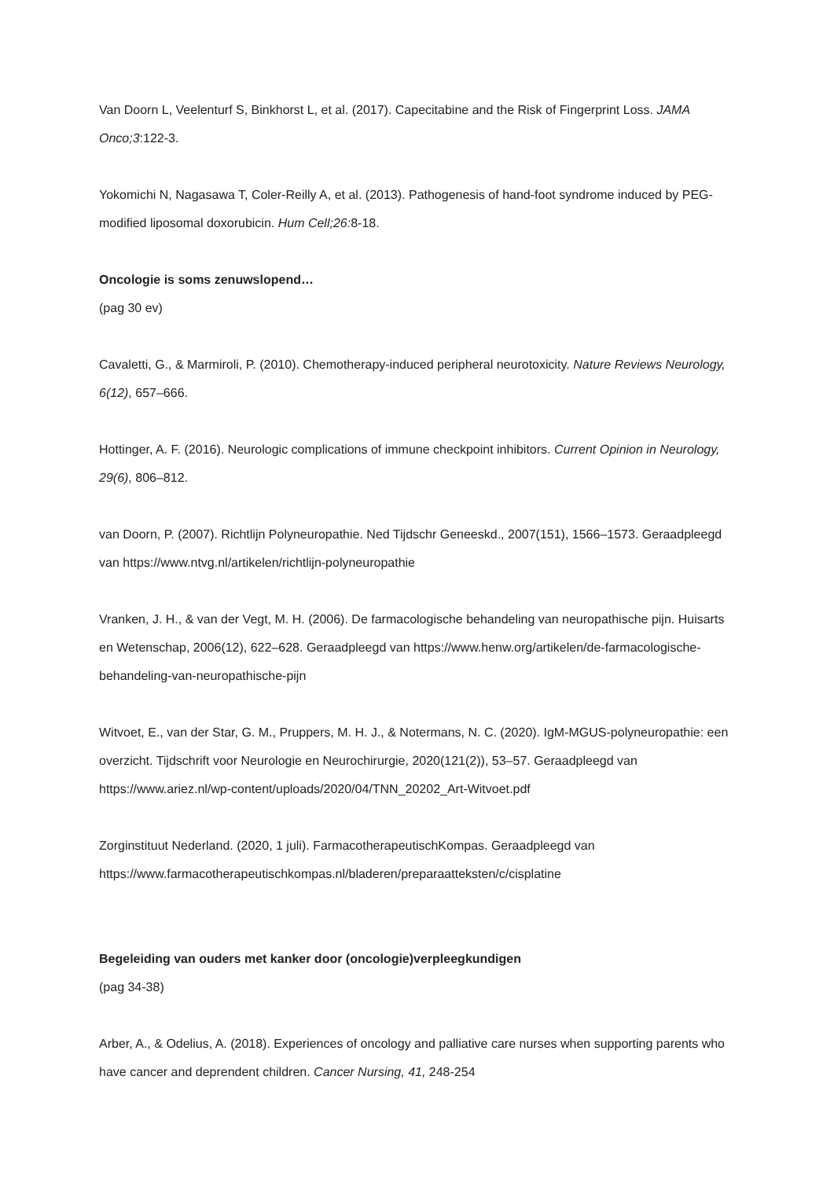Van Doorn L, Veelenturf S, Binkhorst L, et al. (2017). Capecitabine and the Risk of Fingerprint Loss. JAMA Onco;3:122-3.
Yokomichi N, Nagasawa T, Coler-Reilly A, et al. (2013). Pathogenesis of hand-foot syndrome induced by PEG-modified liposomal doxorubicin. Hum Cell;26: 8-18.
Oncologie is soms zenuwslopend…
(pag 30 ev)
Cavaletti, G., & Marmiroli, P. (2010). Chemotherapy-induced peripheral neurotoxicity. Nature Reviews Neurology, 6(12), 657–666.
Hottinger, A. F. (2016). Neurologic complications of immune checkpoint inhibitors. Current Opinion in Neurology, 29(6), 806–812.
van Doorn, P. (2007). Richtlijn Polyneuropathie. Ned Tijdschr Geneeskd., 2007(151), 1566–1573. Geraadpleegd van https://www.ntvg.nl/artikelen/richtlijn-polyneuropathie
Vranken, J. H., & van der Vegt, M. H. (2006). De farmacologische behandeling van neuropathische pijn. Huisarts en Wetenschap, 2006(12), 622–628. Geraadpleegd van https://www.henw.org/artikelen/de-farmacologische-behandeling-van-neuropathische-pijn
Witvoet, E., van der Star, G. M., Pruppers, M. H. J., & Notermans, N. C. (2020). IgM-MGUS-polyneuropathie: een overzicht. Tijdschrift voor Neurologie en Neurochirurgie, 2020(121(2)), 53–57. Geraadpleegd van https://www.ariez.nl/wp-content/uploads/2020/04/TNN_20202_Art-Witvoet.pdf
Zorginstituut Nederland. (2020, 1 juli). FarmacotherapeutischKompas. Geraadpleegd van https://www.farmacotherapeutischkompas.nl/bladeren/preparaatteksten/c/cisplatine
Begeleiding van ouders met kanker door (oncologie)verpleegkundigen
(pag 34-38)
Arber, A., & Odelius, A. (2018). Experiences of oncology and palliative care nurses when supporting parents who have cancer and deprendent children. Cancer Nursing, 41, 248-254